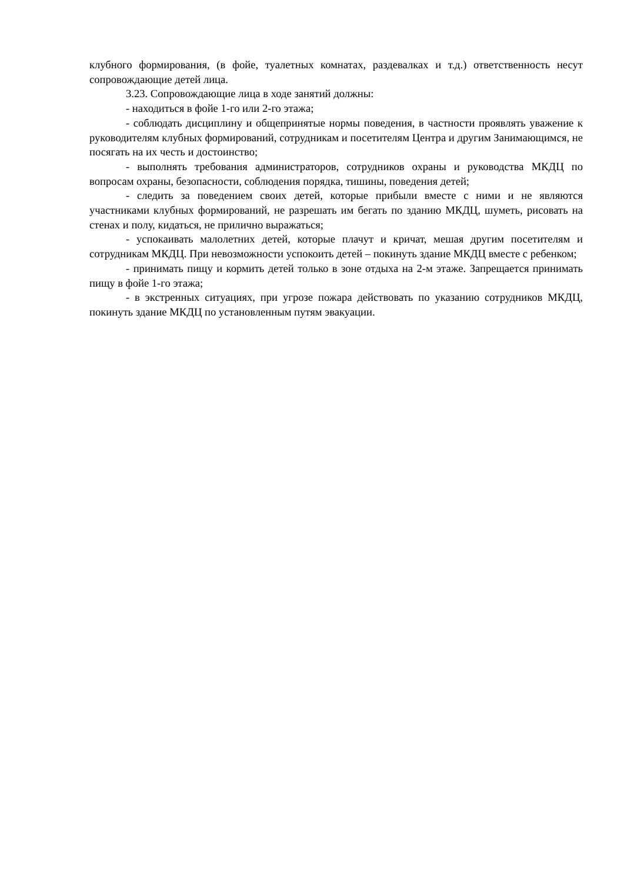клубного формирования, (в фойе, туалетных комнатах, раздевалках и т.д.) ответственность несут сопровождающие детей лица.
3.23. Сопровождающие лица в ходе занятий должны:
- находиться в фойе 1-го или 2-го этажа;
- соблюдать дисциплину и общепринятые нормы поведения, в частности проявлять уважение к руководителям клубных формирований, сотрудникам и посетителям Центра и другим Занимающимся, не посягать на их честь и достоинство;
- выполнять требования администраторов, сотрудников охраны и руководства МКДЦ по вопросам охраны, безопасности, соблюдения порядка, тишины, поведения детей;
- следить за поведением своих детей, которые прибыли вместе с ними и не являются участниками клубных формирований, не разрешать им бегать по зданию МКДЦ, шуметь, рисовать на стенах и полу, кидаться, не прилично выражаться;
- успокаивать малолетних детей, которые плачут и кричат, мешая другим посетителям и сотрудникам МКДЦ. При невозможности успокоить детей – покинуть здание МКДЦ вместе с ребенком;
- принимать пищу и кормить детей только в зоне отдыха на 2-м этаже. Запрещается принимать пищу в фойе 1-го этажа;
- в экстренных ситуациях, при угрозе пожара действовать по указанию сотрудников МКДЦ, покинуть здание МКДЦ по установленным путям эвакуации.